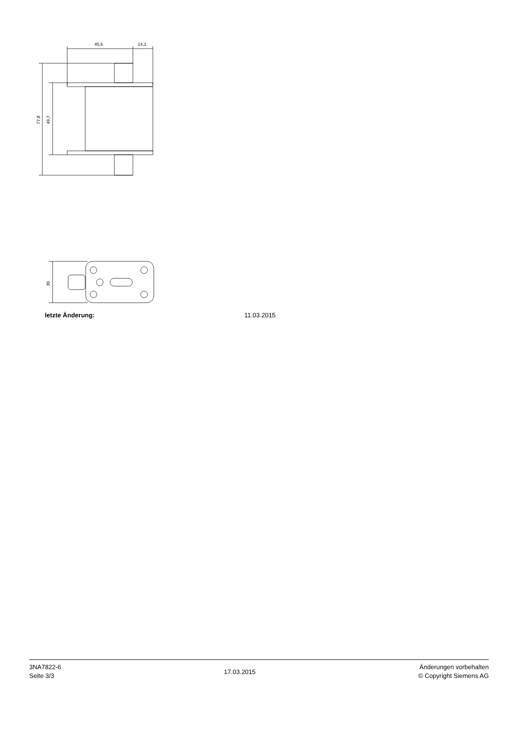45,6
14,1
77,8
49,7
30
letzte Änderung: 11.03.2015
3NA7822-6
Seite 3/3
17.03.2015
Änderungen vorbehalten
© Copyright Siemens AG